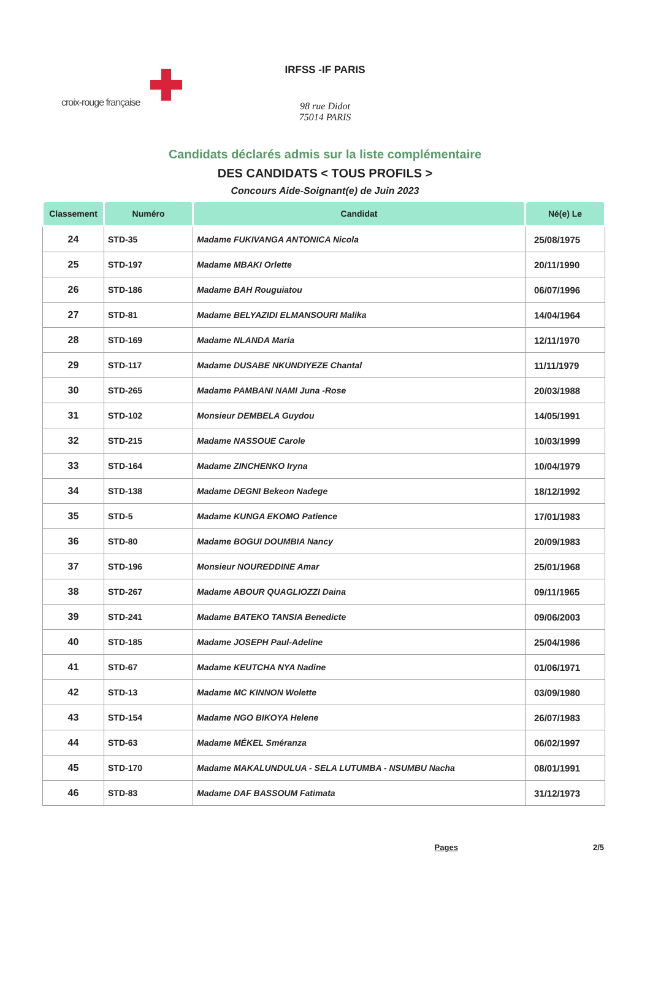croix-rouge française
IRFSS -IF PARIS
98 rue Didot
75014 PARIS
Candidats déclarés admis sur la liste complémentaire
DES CANDIDATS < TOUS PROFILS >
Concours Aide-Soignant(e) de Juin 2023
| Classement | Numéro | Candidat | Né(e) Le |
| --- | --- | --- | --- |
| 24 | STD-35 | Madame FUKIVANGA ANTONICA Nicola | 25/08/1975 |
| 25 | STD-197 | Madame MBAKI Orlette | 20/11/1990 |
| 26 | STD-186 | Madame BAH Rouguiatou | 06/07/1996 |
| 27 | STD-81 | Madame BELYAZIDI ELMANSOURI Malika | 14/04/1964 |
| 28 | STD-169 | Madame NLANDA Maria | 12/11/1970 |
| 29 | STD-117 | Madame DUSABE NKUNDIYEZE Chantal | 11/11/1979 |
| 30 | STD-265 | Madame PAMBANI NAMI Juna -Rose | 20/03/1988 |
| 31 | STD-102 | Monsieur DEMBELA Guydou | 14/05/1991 |
| 32 | STD-215 | Madame NASSOUE Carole | 10/03/1999 |
| 33 | STD-164 | Madame ZINCHENKO Iryna | 10/04/1979 |
| 34 | STD-138 | Madame DEGNI Bekeon Nadege | 18/12/1992 |
| 35 | STD-5 | Madame KUNGA EKOMO Patience | 17/01/1983 |
| 36 | STD-80 | Madame BOGUI DOUMBIA Nancy | 20/09/1983 |
| 37 | STD-196 | Monsieur NOUREDDINE Amar | 25/01/1968 |
| 38 | STD-267 | Madame ABOUR QUAGLIOZZI Daina | 09/11/1965 |
| 39 | STD-241 | Madame BATEKO TANSIA Benedicte | 09/06/2003 |
| 40 | STD-185 | Madame JOSEPH Paul-Adeline | 25/04/1986 |
| 41 | STD-67 | Madame KEUTCHA NYA Nadine | 01/06/1971 |
| 42 | STD-13 | Madame MC KINNON Wolette | 03/09/1980 |
| 43 | STD-154 | Madame NGO BIKOYA Helene | 26/07/1983 |
| 44 | STD-63 | Madame MÉKEL Sméranza | 06/02/1997 |
| 45 | STD-170 | Madame MAKALUNDULUA - SELA LUTUMBA - NSUMBU Nacha | 08/01/1991 |
| 46 | STD-83 | Madame DAF BASSOUM Fatimata | 31/12/1973 |
Pages 2/5